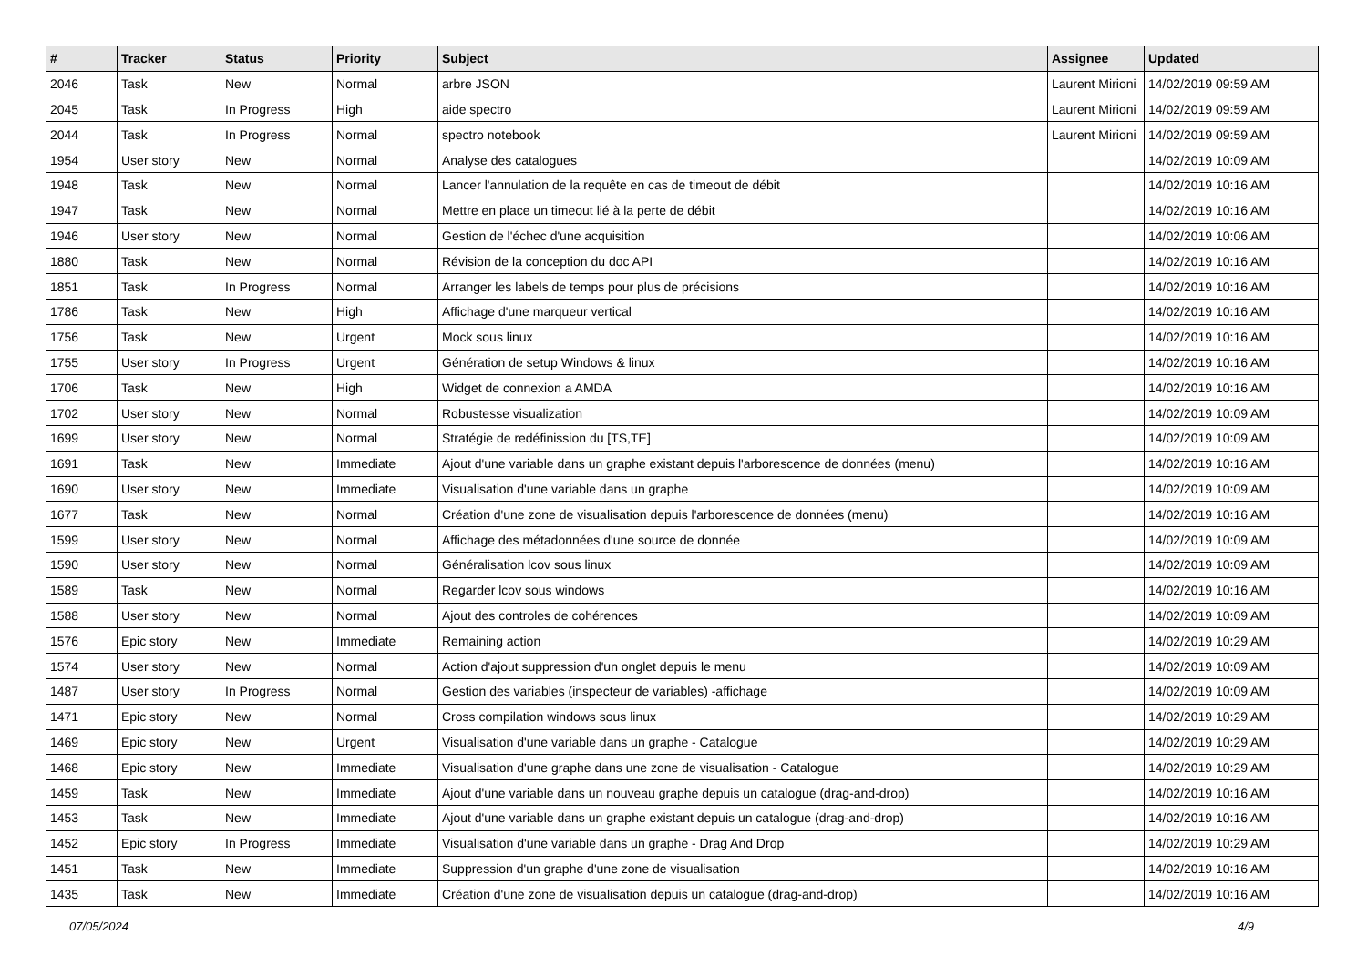| # | Tracker | Status | Priority | Subject | Assignee | Updated |
| --- | --- | --- | --- | --- | --- | --- |
| 2046 | Task | New | Normal | arbre JSON | Laurent Mirioni | 14/02/2019 09:59 AM |
| 2045 | Task | In Progress | High | aide spectro | Laurent Mirioni | 14/02/2019 09:59 AM |
| 2044 | Task | In Progress | Normal | spectro notebook | Laurent Mirioni | 14/02/2019 09:59 AM |
| 1954 | User story | New | Normal | Analyse des catalogues | | 14/02/2019 10:09 AM |
| 1948 | Task | New | Normal | Lancer l'annulation de la requête en cas de timeout de débit | | 14/02/2019 10:16 AM |
| 1947 | Task | New | Normal | Mettre en place un timeout lié à la perte de débit | | 14/02/2019 10:16 AM |
| 1946 | User story | New | Normal | Gestion de l'échec d'une acquisition | | 14/02/2019 10:06 AM |
| 1880 | Task | New | Normal | Révision de la conception du doc API | | 14/02/2019 10:16 AM |
| 1851 | Task | In Progress | Normal | Arranger les labels de temps pour plus de précisions | | 14/02/2019 10:16 AM |
| 1786 | Task | New | High | Affichage d'une marqueur vertical | | 14/02/2019 10:16 AM |
| 1756 | Task | New | Urgent | Mock sous linux | | 14/02/2019 10:16 AM |
| 1755 | User story | In Progress | Urgent | Génération de setup Windows & linux | | 14/02/2019 10:16 AM |
| 1706 | Task | New | High | Widget de connexion a AMDA | | 14/02/2019 10:16 AM |
| 1702 | User story | New | Normal | Robustesse visualization | | 14/02/2019 10:09 AM |
| 1699 | User story | New | Normal | Stratégie de redéfinission du [TS,TE] | | 14/02/2019 10:09 AM |
| 1691 | Task | New | Immediate | Ajout d'une variable dans un graphe existant depuis l'arborescence de données (menu) | | 14/02/2019 10:16 AM |
| 1690 | User story | New | Immediate | Visualisation d'une variable dans un graphe | | 14/02/2019 10:09 AM |
| 1677 | Task | New | Normal | Création d'une zone de visualisation depuis l'arborescence de données (menu) | | 14/02/2019 10:16 AM |
| 1599 | User story | New | Normal | Affichage des métadonnées d'une source de donnée | | 14/02/2019 10:09 AM |
| 1590 | User story | New | Normal | Généralisation lcov sous linux | | 14/02/2019 10:09 AM |
| 1589 | Task | New | Normal | Regarder lcov sous windows | | 14/02/2019 10:16 AM |
| 1588 | User story | New | Normal | Ajout des controles de cohérences | | 14/02/2019 10:09 AM |
| 1576 | Epic story | New | Immediate | Remaining action | | 14/02/2019 10:29 AM |
| 1574 | User story | New | Normal | Action d'ajout suppression d'un onglet depuis le menu | | 14/02/2019 10:09 AM |
| 1487 | User story | In Progress | Normal | Gestion des variables (inspecteur de variables) -affichage | | 14/02/2019 10:09 AM |
| 1471 | Epic story | New | Normal | Cross compilation windows sous linux | | 14/02/2019 10:29 AM |
| 1469 | Epic story | New | Urgent | Visualisation d'une variable dans un graphe - Catalogue | | 14/02/2019 10:29 AM |
| 1468 | Epic story | New | Immediate | Visualisation d'une graphe dans une zone de visualisation - Catalogue | | 14/02/2019 10:29 AM |
| 1459 | Task | New | Immediate | Ajout d'une variable dans un nouveau graphe depuis un catalogue (drag-and-drop) | | 14/02/2019 10:16 AM |
| 1453 | Task | New | Immediate | Ajout d'une variable dans un graphe existant depuis un catalogue (drag-and-drop) | | 14/02/2019 10:16 AM |
| 1452 | Epic story | In Progress | Immediate | Visualisation d'une variable dans un graphe - Drag And Drop | | 14/02/2019 10:29 AM |
| 1451 | Task | New | Immediate | Suppression d'un graphe d'une zone de visualisation | | 14/02/2019 10:16 AM |
| 1435 | Task | New | Immediate | Création d'une zone de visualisation depuis un catalogue (drag-and-drop) | | 14/02/2019 10:16 AM |
07/05/2024 4/9